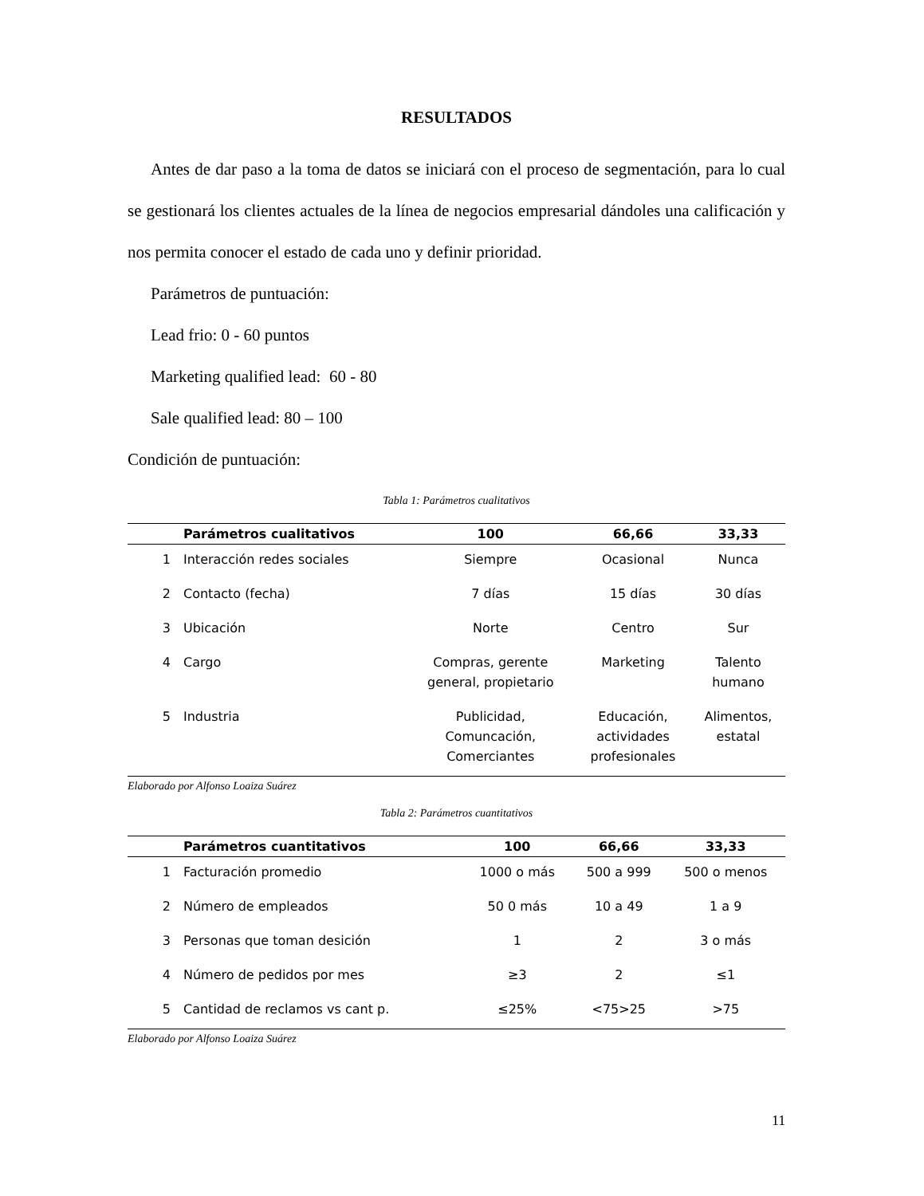RESULTADOS
Antes de dar paso a la toma de datos se iniciará con el proceso de segmentación, para lo cual se gestionará los clientes actuales de la línea de negocios empresarial dándoles una calificación y nos permita conocer el estado de cada uno y definir prioridad.
Parámetros de puntuación:
Lead frio: 0 - 60 puntos
Marketing qualified lead: 60 - 80
Sale qualified lead: 80 – 100
Condición de puntuación:
Tabla 1: Parámetros cualitativos
| | Parámetros cualitativos | 100 | 66,66 | 33,33 |
| --- | --- | --- | --- | --- |
| 1 | Interacción redes sociales | Siempre | Ocasional | Nunca |
| 2 | Contacto (fecha) | 7 días | 15 días | 30 días |
| 3 | Ubicación | Norte | Centro | Sur |
| 4 | Cargo | Compras, gerente general, propietario | Marketing | Talento humano |
| 5 | Industria | Publicidad, Comuncación, Comerciantes | Educación, actividades profesionales | Alimentos, estatal |
Elaborado por Alfonso Loaiza Suárez
Tabla 2: Parámetros cuantitativos
| | Parámetros cuantitativos | 100 | 66,66 | 33,33 |
| --- | --- | --- | --- | --- |
| 1 | Facturación promedio | 1000 o más | 500 a 999 | 500 o menos |
| 2 | Número de empleados | 50 0 más | 10 a 49 | 1 a 9 |
| 3 | Personas que toman desición | 1 | 2 | 3 o más |
| 4 | Número de pedidos por mes | ≥3 | 2 | ≤1 |
| 5 | Cantidad de reclamos vs cant p. | ≤25% | <75>25 | >75 |
Elaborado por Alfonso Loaiza Suárez
11